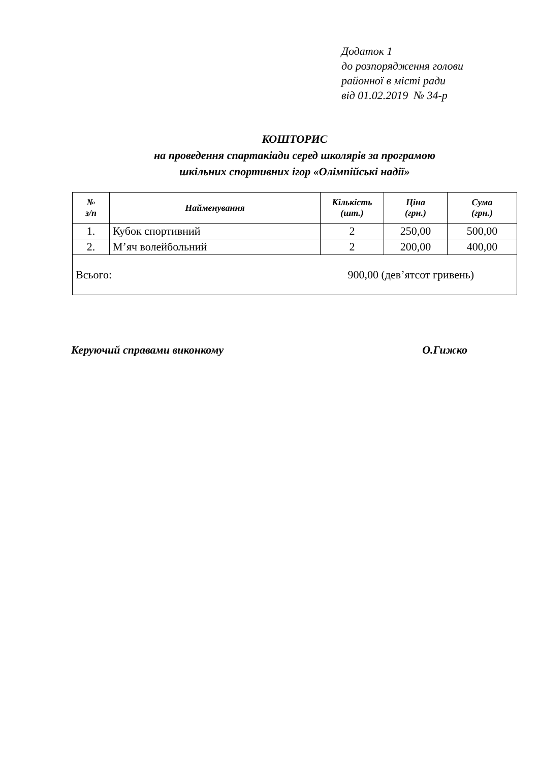Додаток 1
до розпорядження голови
районної в місті ради
від 01.02.2019 № 34-р
КОШТОРИС
на проведення спартакіади серед школярів за програмою
шкільних спортивних ігор «Олімпійські надії»
| № з/п | Найменування | Кількість (шт.) | Ціна (грн.) | Сума (грн.) |
| --- | --- | --- | --- | --- |
| 1. | Кубок спортивний | 2 | 250,00 | 500,00 |
| 2. | М’яч волейбольний | 2 | 200,00 | 400,00 |
| Всього: 900,00 (дев’ятсот гривень) | | | | |
Керуючий справами виконкому О.Гижко